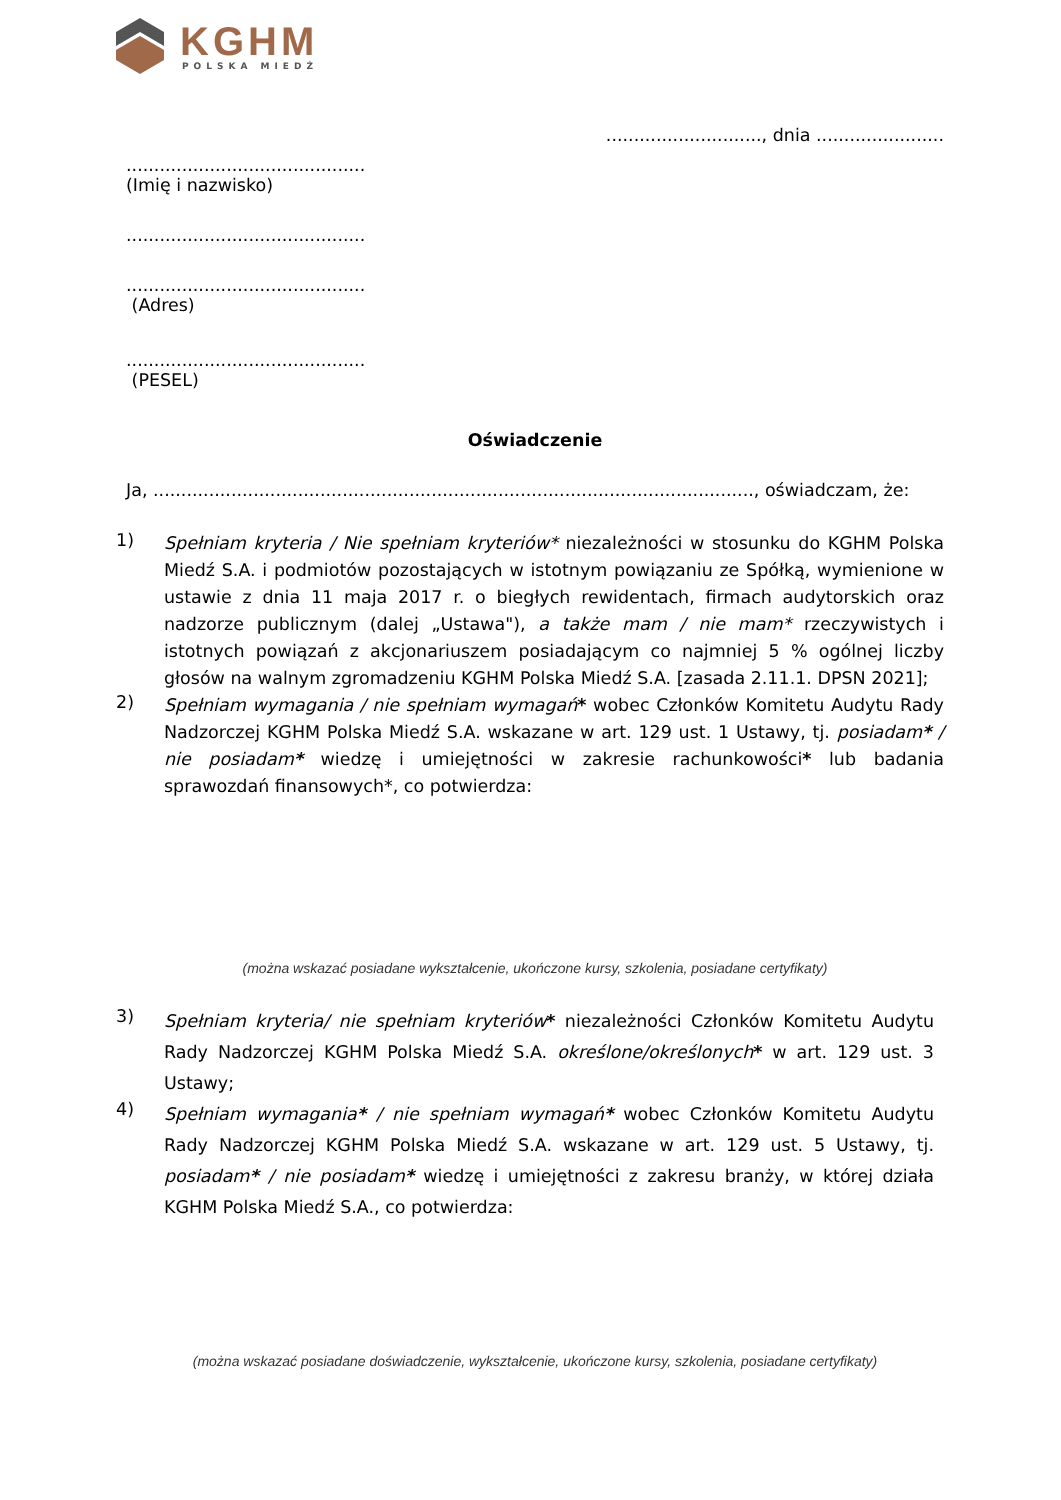KGHM
POLSKA MIEDŹ
............................, dnia .......................
...........................................
(Imię i nazwisko)
...........................................
...........................................
(Adres)
...........................................
(PESEL)
Oświadczenie
Ja, ............................................................................................................, oświadczam, że:
1)
Spełniam kryteria / Nie spełniam kryteriów* niezależności w stosunku do KGHM Polska Miedź S.A. i podmiotów pozostających w istotnym powiązaniu ze Spółką, wymienione w ustawie z dnia 11 maja 2017 r. o biegłych rewidentach, firmach audytorskich oraz nadzorze publicznym (dalej „Ustawa"), a także mam / nie mam* rzeczywistych i istotnych powiązań z akcjonariuszem posiadającym co najmniej 5 % ogólnej liczby głosów na walnym zgromadzeniu KGHM Polska Miedź S.A. [zasada 2.11.1. DPSN 2021];
2)
Spełniam wymagania / nie spełniam wymagań* wobec Członków Komitetu Audytu Rady Nadzorczej KGHM Polska Miedź S.A. wskazane w art. 129 ust. 1 Ustawy, tj. posiadam* / nie posiadam* wiedzę i umiejętności w zakresie rachunkowości* lub badania sprawozdań finansowych*, co potwierdza:
(można wskazać posiadane wykształcenie, ukończone kursy, szkolenia, posiadane certyfikaty)
3)
Spełniam kryteria/ nie spełniam kryteriów* niezależności Członków Komitetu Audytu Rady Nadzorczej KGHM Polska Miedź S.A. określone/określonych* w art. 129 ust. 3 Ustawy;
4)
Spełniam wymagania* / nie spełniam wymagań* wobec Członków Komitetu Audytu Rady Nadzorczej KGHM Polska Miedź S.A. wskazane w art. 129 ust. 5 Ustawy, tj. posiadam* / nie posiadam* wiedzę i umiejętności z zakresu branży, w której działa KGHM Polska Miedź S.A., co potwierdza:
(można wskazać posiadane doświadczenie, wykształcenie, ukończone kursy, szkolenia, posiadane certyfikaty)